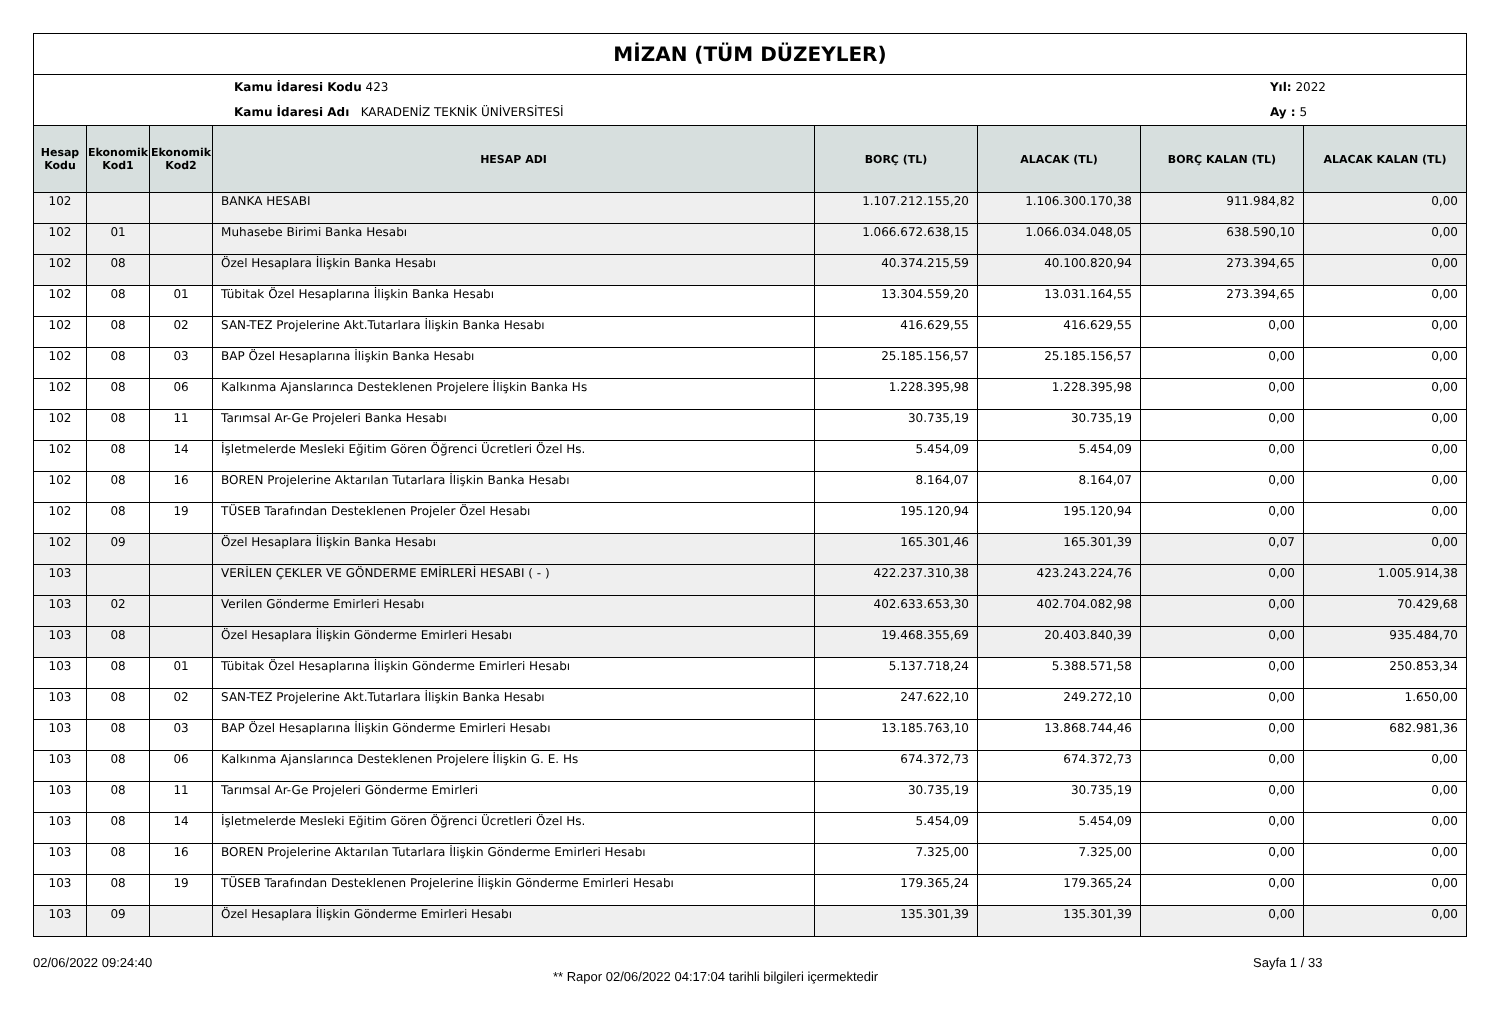MİZAN (TÜM DÜZEYLER)
Kamu İdaresi Kodu 423
Kamu İdaresi Adı KARADENİZ TEKNİK ÜNİVERSİTESİ
Yıl: 2022
Ay : 5
| Hesap Kodu | Ekonomik Kod1 | Ekonomik Kod2 | HESAP ADI | BORÇ (TL) | ALACAK (TL) | BORÇ KALAN (TL) | ALACAK KALAN (TL) |
| --- | --- | --- | --- | --- | --- | --- | --- |
| 102 | | | BANKA HESABI | 1.107.212.155,20 | 1.106.300.170,38 | 911.984,82 | 0,00 |
| 102 | 01 | | Muhasebe Birimi Banka Hesabı | 1.066.672.638,15 | 1.066.034.048,05 | 638.590,10 | 0,00 |
| 102 | 08 | | Özel Hesaplara İlişkin Banka Hesabı | 40.374.215,59 | 40.100.820,94 | 273.394,65 | 0,00 |
| 102 | 08 | 01 | Tübitak Özel Hesaplarına İlişkin Banka Hesabı | 13.304.559,20 | 13.031.164,55 | 273.394,65 | 0,00 |
| 102 | 08 | 02 | SAN-TEZ Projelerine Akt.Tutarlara İlişkin Banka Hesabı | 416.629,55 | 416.629,55 | 0,00 | 0,00 |
| 102 | 08 | 03 | BAP Özel Hesaplarına İlişkin Banka Hesabı | 25.185.156,57 | 25.185.156,57 | 0,00 | 0,00 |
| 102 | 08 | 06 | Kalkınma Ajanslarınca Desteklenen Projelere İlişkin Banka Hs | 1.228.395,98 | 1.228.395,98 | 0,00 | 0,00 |
| 102 | 08 | 11 | Tarımsal Ar-Ge Projeleri Banka Hesabı | 30.735,19 | 30.735,19 | 0,00 | 0,00 |
| 102 | 08 | 14 | İşletmelerde Mesleki Eğitim Gören Öğrenci Ücretleri Özel Hs. | 5.454,09 | 5.454,09 | 0,00 | 0,00 |
| 102 | 08 | 16 | BOREN Projelerine Aktarılan Tutarlara İlişkin Banka Hesabı | 8.164,07 | 8.164,07 | 0,00 | 0,00 |
| 102 | 08 | 19 | TÜSEB Tarafından Desteklenen Projeler Özel Hesabı | 195.120,94 | 195.120,94 | 0,00 | 0,00 |
| 102 | 09 | | Özel Hesaplara İlişkin Banka Hesabı | 165.301,46 | 165.301,39 | 0,07 | 0,00 |
| 103 | | | VERİLEN ÇEKLER VE GÖNDERME EMİRLERİ HESABI ( - ) | 422.237.310,38 | 423.243.224,76 | 0,00 | 1.005.914,38 |
| 103 | 02 | | Verilen Gönderme Emirleri Hesabı | 402.633.653,30 | 402.704.082,98 | 0,00 | 70.429,68 |
| 103 | 08 | | Özel Hesaplara İlişkin Gönderme Emirleri Hesabı | 19.468.355,69 | 20.403.840,39 | 0,00 | 935.484,70 |
| 103 | 08 | 01 | Tübitak Özel Hesaplarına İlişkin Gönderme Emirleri Hesabı | 5.137.718,24 | 5.388.571,58 | 0,00 | 250.853,34 |
| 103 | 08 | 02 | SAN-TEZ Projelerine Akt.Tutarlara İlişkin Banka Hesabı | 247.622,10 | 249.272,10 | 0,00 | 1.650,00 |
| 103 | 08 | 03 | BAP Özel Hesaplarına İlişkin Gönderme Emirleri Hesabı | 13.185.763,10 | 13.868.744,46 | 0,00 | 682.981,36 |
| 103 | 08 | 06 | Kalkınma Ajanslarınca Desteklenen Projelere İlişkin G. E. Hs | 674.372,73 | 674.372,73 | 0,00 | 0,00 |
| 103 | 08 | 11 | Tarımsal Ar-Ge Projeleri Gönderme Emirleri | 30.735,19 | 30.735,19 | 0,00 | 0,00 |
| 103 | 08 | 14 | İşletmelerde Mesleki Eğitim Gören Öğrenci Ücretleri Özel Hs. | 5.454,09 | 5.454,09 | 0,00 | 0,00 |
| 103 | 08 | 16 | BOREN Projelerine Aktarılan Tutarlara İlişkin Gönderme Emirleri Hesabı | 7.325,00 | 7.325,00 | 0,00 | 0,00 |
| 103 | 08 | 19 | TÜSEB Tarafından Desteklenen Projelerine İlişkin Gönderme Emirleri Hesabı | 179.365,24 | 179.365,24 | 0,00 | 0,00 |
| 103 | 09 | | Özel Hesaplara İlişkin Gönderme Emirleri Hesabı | 135.301,39 | 135.301,39 | 0,00 | 0,00 |
02/06/2022 09:24:40
** Rapor 02/06/2022 04:17:04 tarihli bilgileri içermektedir
Sayfa 1 / 33